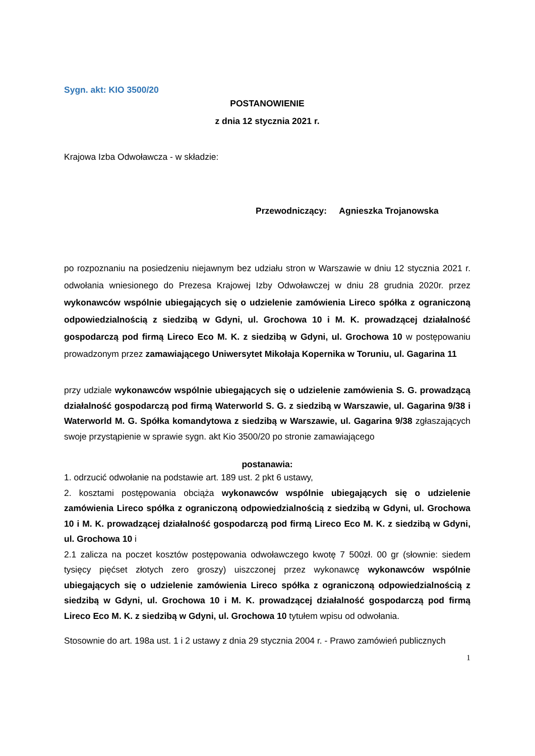Sygn. akt: KIO 3500/20
POSTANOWIENIE
z dnia 12 stycznia 2021 r.
Krajowa Izba Odwoławcza - w składzie:
Przewodniczący: Agnieszka Trojanowska
po rozpoznaniu na posiedzeniu niejawnym bez udziału stron w Warszawie w dniu 12 stycznia 2021 r. odwołania wniesionego do Prezesa Krajowej Izby Odwoławczej w dniu 28 grudnia 2020r. przez wykonawców wspólnie ubiegających się o udzielenie zamówienia Lireco spółka z ograniczoną odpowiedzialnością z siedzibą w Gdyni, ul. Grochowa 10 i M. K. prowadzącej działalność gospodarczą pod firmą Lireco Eco M. K. z siedzibą w Gdyni, ul. Grochowa 10 w postępowaniu prowadzonym przez zamawiającego Uniwersytet Mikołaja Kopernika w Toruniu, ul. Gagarina 11
przy udziale wykonawców wspólnie ubiegających się o udzielenie zamówienia S. G. prowadzącą działalność gospodarczą pod firmą Waterworld S. G. z siedzibą w Warszawie, ul. Gagarina 9/38 i Waterworld M. G. Spółka komandytowa z siedzibą w Warszawie, ul. Gagarina 9/38 zgłaszających swoje przystąpienie w sprawie sygn. akt Kio 3500/20 po stronie zamawiającego
postanawia:
1. odrzucić odwołanie na podstawie art. 189 ust. 2 pkt 6 ustawy,
2. kosztami postępowania obciąża wykonawców wspólnie ubiegających się o udzielenie zamówienia Lireco spółka z ograniczoną odpowiedzialnością z siedzibą w Gdyni, ul. Grochowa 10 i M. K. prowadzącej działalność gospodarczą pod firmą Lireco Eco M. K. z siedzibą w Gdyni, ul. Grochowa 10 i
2.1 zalicza na poczet kosztów postępowania odwoławczego kwotę 7 500zł. 00 gr (słownie: siedem tysięcy pięćset złotych zero groszy) uiszczonej przez wykonawcę wykonawców wspólnie ubiegających się o udzielenie zamówienia Lireco spółka z ograniczoną odpowiedzialnością z siedzibą w Gdyni, ul. Grochowa 10 i M. K. prowadzącej działalność gospodarczą pod firmą Lireco Eco M. K. z siedzibą w Gdyni, ul. Grochowa 10 tytułem wpisu od odwołania.
Stosownie do art. 198a ust. 1 i 2 ustawy z dnia 29 stycznia 2004 r. - Prawo zamówień publicznych
1